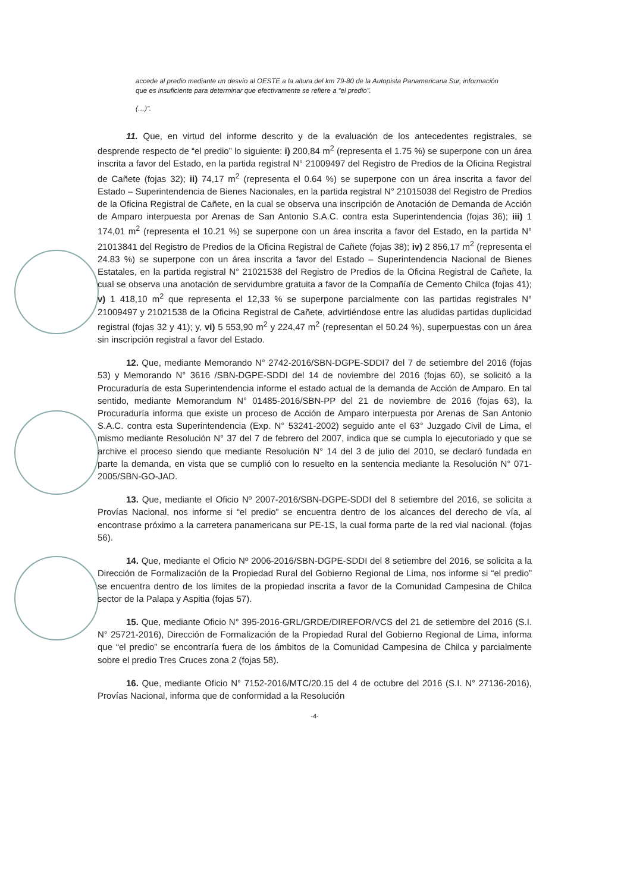accede al predio mediante un desvío al OESTE a la altura del km 79-80 de la Autopista Panamericana Sur, información que es insuficiente para determinar que efectivamente se refiere a “el predio”.
(…)”.
11. Que, en virtud del informe descrito y de la evaluación de los antecedentes registrales, se desprende respecto de “el predio” lo siguiente: i) 200,84 m<sup>2</sup> (representa el 1.75 %) se superpone con un área inscrita a favor del Estado, en la partida registral N° 21009497 del Registro de Predios de la Oficina Registral de Cañete (fojas 32); ii) 74,17 m<sup>2</sup> (representa el 0.64 %) se superpone con un área inscrita a favor del Estado – Superintendencia de Bienes Nacionales, en la partida registral N° 21015038 del Registro de Predios de la Oficina Registral de Cañete, en la cual se observa una inscripción de Anotación de Demanda de Acción de Amparo interpuesta por Arenas de San Antonio S.A.C. contra esta Superintendencia (fojas 36); iii) 1 174,01 m<sup>2</sup> (representa el 10.21 %) se superpone con un área inscrita a favor del Estado, en la partida N° 21013841 del Registro de Predios de la Oficina Registral de Cañete (fojas 38); iv) 2 856,17 m<sup>2</sup> (representa el 24.83 %) se superpone con un área inscrita a favor del Estado – Superintendencia Nacional de Bienes Estatales, en la partida registral N° 21021538 del Registro de Predios de la Oficina Registral de Cañete, la cual se observa una anotación de servidumbre gratuita a favor de la Compañía de Cemento Chilca (fojas 41); v) 1 418,10 m<sup>2</sup> que representa el 12,33 % se superpone parcialmente con las partidas registrales N° 21009497 y 21021538 de la Oficina Registral de Cañete, advirtiéndose entre las aludidas partidas duplicidad registral (fojas 32 y 41); y, vi) 5 553,90 m<sup>2</sup> y 224,47 m<sup>2</sup> (representan el 50.24 %), superpuestas con un área sin inscripción registral a favor del Estado.
12. Que, mediante Memorando N° 2742-2016/SBN-DGPE-SDDI7 del 7 de setiembre del 2016 (fojas 53) y Memorando N° 3616 /SBN-DGPE-SDDI del 14 de noviembre del 2016 (fojas 60), se solicitó a la Procuraduría de esta Superintendencia informe el estado actual de la demanda de Acción de Amparo. En tal sentido, mediante Memorandum N° 01485-2016/SBN-PP del 21 de noviembre de 2016 (fojas 63), la Procuraduría informa que existe un proceso de Acción de Amparo interpuesta por Arenas de San Antonio S.A.C. contra esta Superintendencia (Exp. N° 53241-2002) seguido ante el 63° Juzgado Civil de Lima, el mismo mediante Resolución N° 37 del 7 de febrero del 2007, indica que se cumpla lo ejecutoriado y que se archive el proceso siendo que mediante Resolución N° 14 del 3 de julio del 2010, se declaró fundada en parte la demanda, en vista que se cumplió con lo resuelto en la sentencia mediante la Resolución N° 071-2005/SBN-GO-JAD.
13. Que, mediante el Oficio Nº 2007-2016/SBN-DGPE-SDDI del 8 setiembre del 2016, se solicita a Provías Nacional, nos informe si “el predio” se encuentra dentro de los alcances del derecho de vía, al encontrase próximo a la carretera panamericana sur PE-1S, la cual forma parte de la red vial nacional. (fojas 56).
14. Que, mediante el Oficio Nº 2006-2016/SBN-DGPE-SDDI del 8 setiembre del 2016, se solicita a la Dirección de Formalización de la Propiedad Rural del Gobierno Regional de Lima, nos informe si “el predio” se encuentra dentro de los límites de la propiedad inscrita a favor de la Comunidad Campesina de Chilca sector de la Palapa y Aspitia (fojas 57).
15. Que, mediante Oficio N° 395-2016-GRL/GRDE/DIREFOR/VCS del 21 de setiembre del 2016 (S.I. N° 25721-2016), Dirección de Formalización de la Propiedad Rural del Gobierno Regional de Lima, informa que “el predio” se encontraría fuera de los ámbitos de la Comunidad Campesina de Chilca y parcialmente sobre el predio Tres Cruces zona 2 (fojas 58).
16. Que, mediante Oficio N° 7152-2016/MTC/20.15 del 4 de octubre del 2016 (S.I. N° 27136-2016), Provías Nacional, informa que de conformidad a la Resolución
-4-